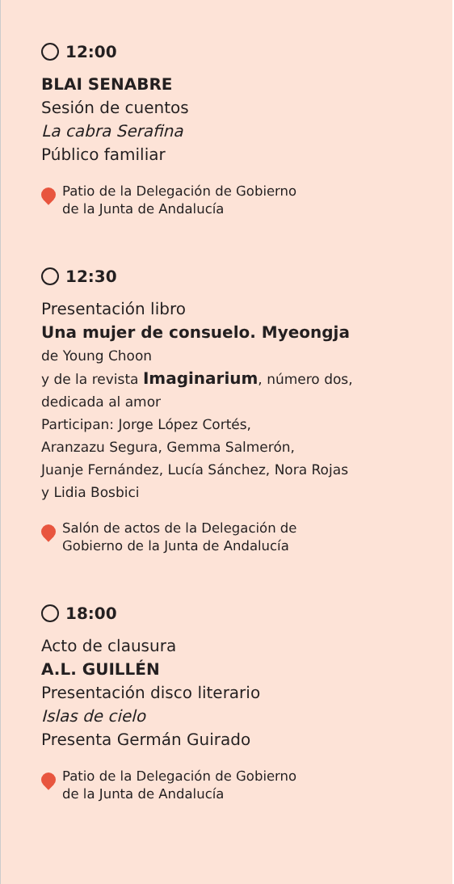12:00
BLAI SENABRE
Sesión de cuentos
La cabra Serafina
Público familiar
Patio de la Delegación de Gobierno
de la Junta de Andalucía
12:30
Presentación libro
Una mujer de consuelo. Myeongja
de Young Choon
y de la revista Imaginarium, número dos,
dedicada al amor
Participan: Jorge López Cortés,
Aranzazu Segura, Gemma Salmerón,
Juanje Fernández, Lucía Sánchez, Nora Rojas
y Lidia Bosbici
Salón de actos de la Delegación de
Gobierno de la Junta de Andalucía
18:00
Acto de clausura
A.L. GUILLÉN
Presentación disco literario
Islas de cielo
Presenta Germán Guirado
Patio de la Delegación de Gobierno
de la Junta de Andalucía